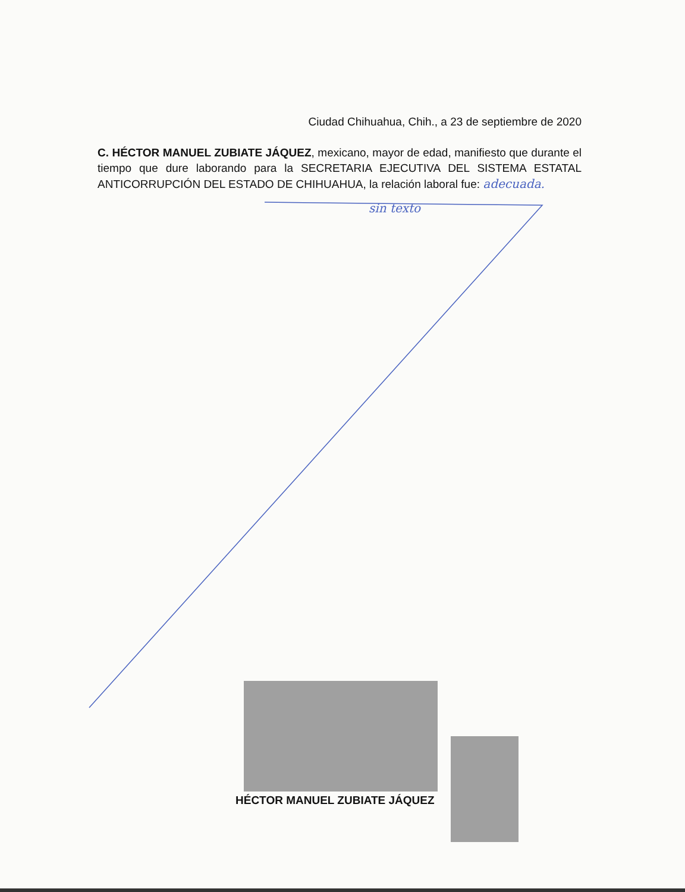Ciudad Chihuahua, Chih., a 23 de septiembre de 2020
C. HÉCTOR MANUEL ZUBIATE JÁQUEZ, mexicano, mayor de edad, manifiesto que durante el tiempo que dure laborando para la SECRETARIA EJECUTIVA DEL SISTEMA ESTATAL ANTICORRUPCIÓN DEL ESTADO DE CHIHUAHUA, la relación laboral fue: adecuada.
sin texto
HÉCTOR MANUEL ZUBIATE JÁQUEZ